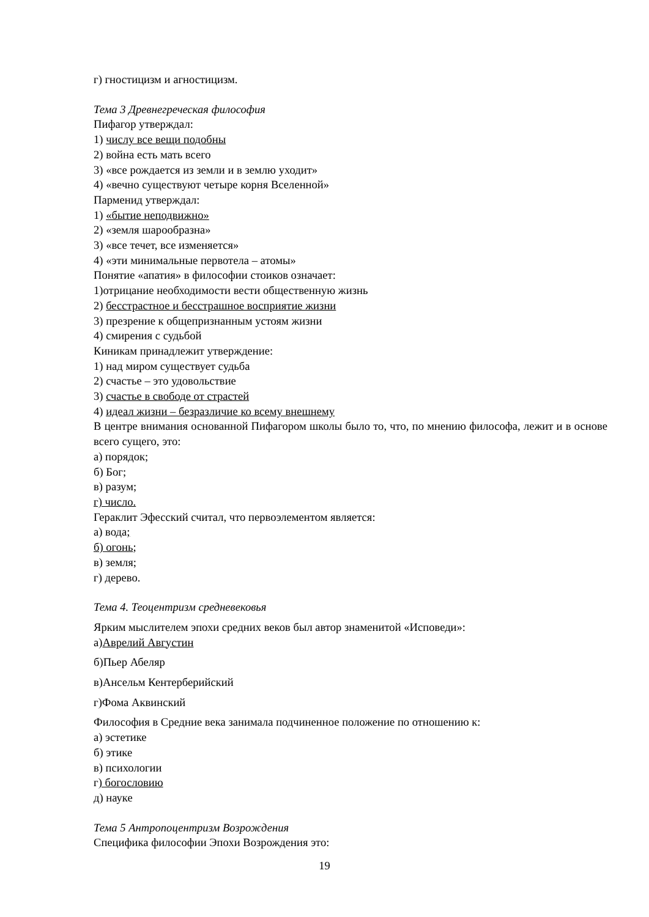г) гностицизм и агностицизм.
Тема 3 Древнегреческая философия
Пифагор утверждал:
1) числу все вещи подобны
2) война есть мать всего
3) «все рождается из земли и в землю уходит»
4) «вечно существуют четыре корня Вселенной»
Парменид утверждал:
1) «бытие неподвижно»
2) «земля шарообразна»
3) «все течет, все изменяется»
4) «эти минимальные первотела – атомы»
Понятие «апатия» в философии стоиков означает:
1)отрицание необходимости вести общественную жизнь
2) бесстрастное и бесстрашное восприятие жизни
3) презрение к общепризнанным устоям жизни
4) смирения с судьбой
Киникам принадлежит утверждение:
1) над миром существует судьба
2) счастье – это удовольствие
3) счастье в свободе от страстей
4) идеал жизни – безразличие ко всему внешнему
В центре внимания основанной Пифагором школы было то, что, по мнению философа, лежит и в основе всего сущего, это:
а) порядок;
б) Бог;
в) разум;
г) число.
Гераклит Эфесский считал, что первоэлементом является:
а) вода;
б) огонь;
в) земля;
г) дерево.
Тема 4. Теоцентризм средневековья
Ярким мыслителем эпохи средних веков был автор знаменитой «Исповеди»:
а)Аврелий Августин
б)Пьер Абеляр
в)Ансельм Кентерберийский
г)Фома Аквинский
Философия в Средние века занимала подчиненное положение по отношению к:
а) эстетике
б) этике
в) психологии
г) богословию
д) науке
Тема 5 Антропоцентризм Возрождения
Специфика философии Эпохи Возрождения это:
19